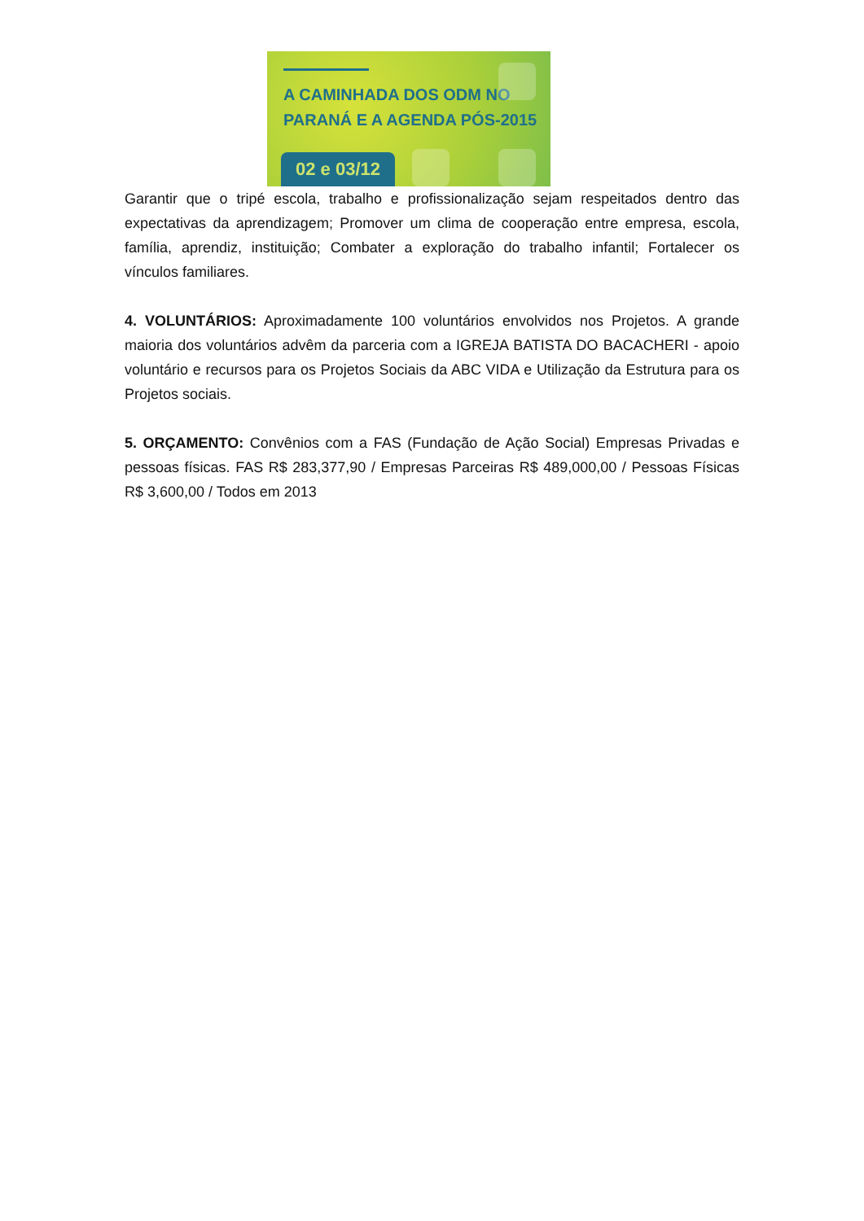A CAMINHADA DOS ODM NO
PARANÁ E A AGENDA PÓS-2015
02 e 03/12
Garantir que o tripé escola, trabalho e profissionalização sejam respeitados dentro das expectativas da aprendizagem; Promover um clima de cooperação entre empresa, escola, família, aprendiz, instituição; Combater a exploração do trabalho infantil; Fortalecer os vínculos familiares.
4. VOLUNTÁRIOS: Aproximadamente 100 voluntários envolvidos nos Projetos. A grande maioria dos voluntários advêm da parceria com a IGREJA BATISTA DO BACACHERI - apoio voluntário e recursos para os Projetos Sociais da ABC VIDA e Utilização da Estrutura para os Projetos sociais.
5. ORÇAMENTO: Convênios com a FAS (Fundação de Ação Social) Empresas Privadas e pessoas físicas. FAS R$ 283,377,90 / Empresas Parceiras R$ 489,000,00 / Pessoas Físicas R$ 3,600,00 / Todos em 2013